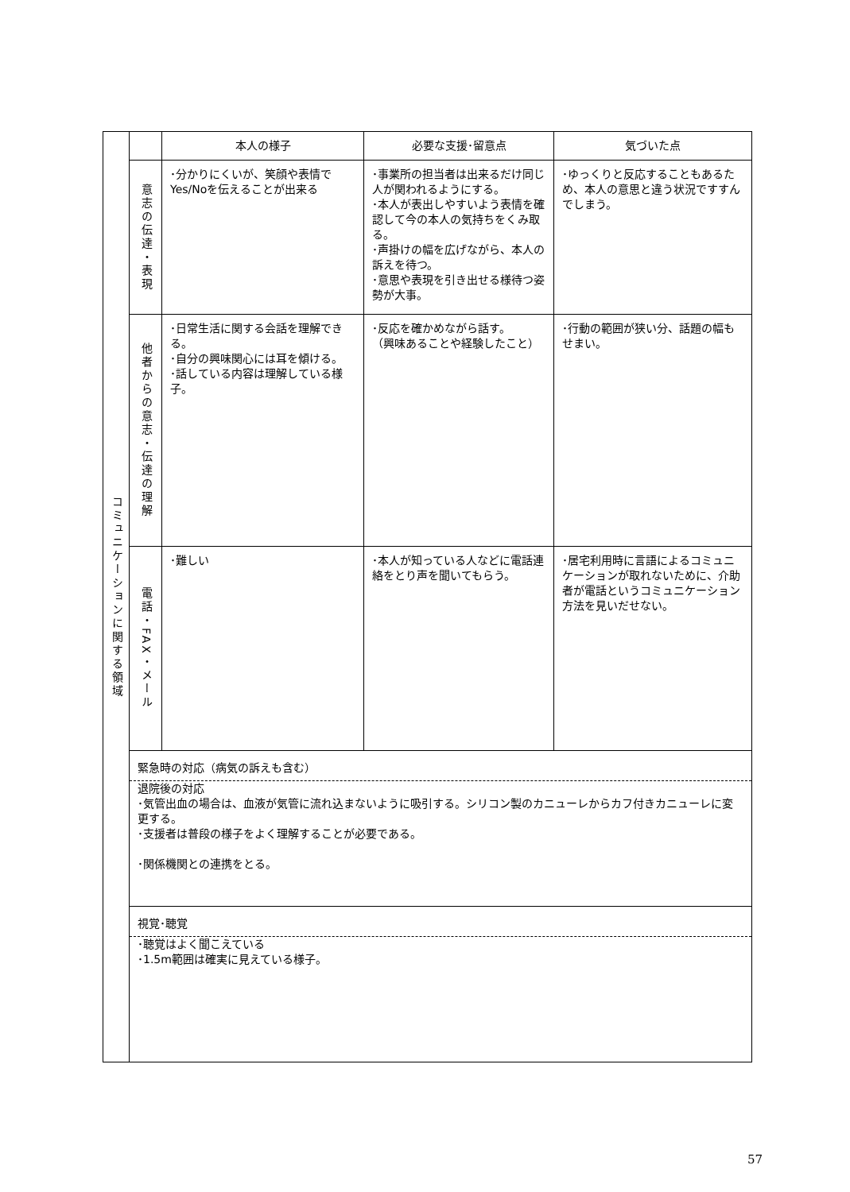| コミュニケーションに関する領域 | | 本人の様子 | 必要な支援･留意点 | 気づいた点 |
| | 意志の伝達・表現 | ･分かりにくいが、笑顔や表情でYes/Noを伝えることが出来る | ･事業所の担当者は出来るだけ同じ人が関われるようにする。 ･本人が表出しやすいよう表情を確認して今の本人の気持ちをくみ取る。 ･声掛けの幅を広げながら、本人の訴えを待つ。 ･意思や表現を引き出せる様待つ姿勢が大事。 | ･ゆっくりと反応することもあるため、本人の意思と違う状況ですすんでしまう。 |
| | 他者からの意志・伝達の理解 | ･日常生活に関する会話を理解できる。 ･自分の興味関心には耳を傾ける。 ･話している内容は理解している様子。 | ･反応を確かめながら話す。 （興味あることや経験したこと） | ･行動の範囲が狭い分、話題の幅もせまい。 |
| | 電話・FAX・メール | ･難しい | ･本人が知っている人などに電話連絡をとり声を聞いてもらう。 | ･居宅利用時に言語によるコミュニケーションが取れないために、介助者が電話というコミュニケーション方法を見いだせない。 |
| | 緊急時の対応（病気の訴えも含む） 退院後の対応 ･気管出血の場合は、血液が気管に流れ込まないように吸引する。シリコン製のカニューレからカフ付きカニューレに変更する。 ･支援者は普段の様子をよく理解することが必要である。 ･関係機関との連携をとる。 | | | |
| | 視覚･聴覚 ･聴覚はよく聞こえている ･1.5m範囲は確実に見えている様子。 | | | |
57